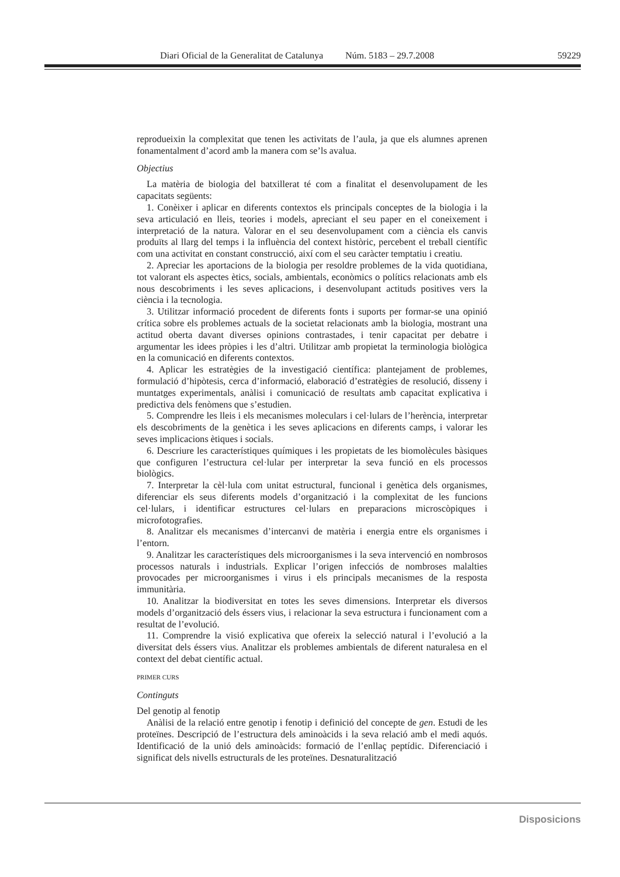Diari Oficial de la Generalitat de Catalunya Núm. 5183 – 29.7.2008 59229
reprodueixin la complexitat que tenen les activitats de l’aula, ja que els alumnes aprenen fonamentalment d’acord amb la manera com se’ls avalua.
Objectius
La matèria de biologia del batxillerat té com a finalitat el desenvolupament de les capacitats següents:
1. Conèixer i aplicar en diferents contextos els principals conceptes de la biologia i la seva articulació en lleis, teories i models, apreciant el seu paper en el coneixement i interpretació de la natura. Valorar en el seu desenvolupament com a ciència els canvis produïts al llarg del temps i la influència del context històric, percebent el treball científic com una activitat en constant construcció, així com el seu caràcter temptatiu i creatiu.
2. Apreciar les aportacions de la biologia per resoldre problemes de la vida quotidiana, tot valorant els aspectes ètics, socials, ambientals, econòmics o polítics relacionats amb els nous descobriments i les seves aplicacions, i desenvolupant actituds positives vers la ciència i la tecnologia.
3. Utilitzar informació procedent de diferents fonts i suports per formar-se una opinió crítica sobre els problemes actuals de la societat relacionats amb la biologia, mostrant una actitud oberta davant diverses opinions contrastades, i tenir capacitat per debatre i argumentar les idees pròpies i les d’altri. Utilitzar amb propietat la terminologia biològica en la comunicació en diferents contextos.
4. Aplicar les estratègies de la investigació científica: plantejament de problemes, formulació d’hipòtesis, cerca d’informació, elaboració d’estratègies de resolució, disseny i muntatges experimentals, anàlisi i comunicació de resultats amb capacitat explicativa i predictiva dels fenòmens que s’estudien.
5. Comprendre les lleis i els mecanismes moleculars i cel·lulars de l’herència, interpretar els descobriments de la genètica i les seves aplicacions en diferents camps, i valorar les seves implicacions ètiques i socials.
6. Descriure les característiques químiques i les propietats de les biomolècules bàsiques que configuren l’estructura cel·lular per interpretar la seva funció en els processos biològics.
7. Interpretar la cèl·lula com unitat estructural, funcional i genètica dels organismes, diferenciar els seus diferents models d’organització i la complexitat de les funcions cel·lulars, i identificar estructures cel·lulars en preparacions microscòpiques i microfotografies.
8. Analitzar els mecanismes d’intercanvi de matèria i energia entre els organismes i l’entorn.
9. Analitzar les característiques dels microorganismes i la seva intervenció en nombrosos processos naturals i industrials. Explicar l’origen infecciós de nombroses malalties provocades per microorganismes i virus i els principals mecanismes de la resposta immunitària.
10. Analitzar la biodiversitat en totes les seves dimensions. Interpretar els diversos models d’organització dels éssers vius, i relacionar la seva estructura i funcionament com a resultat de l’evolució.
11. Comprendre la visió explicativa que ofereix la selecció natural i l’evolució a la diversitat dels éssers vius. Analitzar els problemes ambientals de diferent naturalesa en el context del debat científic actual.
PRIMER CURS
Continguts
Del genotip al fenotip
Anàlisi de la relació entre genotip i fenotip i definició del concepte de gen. Estudi de les proteïnes. Descripció de l’estructura dels aminoàcids i la seva relació amb el medi aquós. Identificació de la unió dels aminoàcids: formació de l’enllaç peptídic. Diferenciació i significat dels nivells estructurals de les proteïnes. Desnaturalització
Disposicions